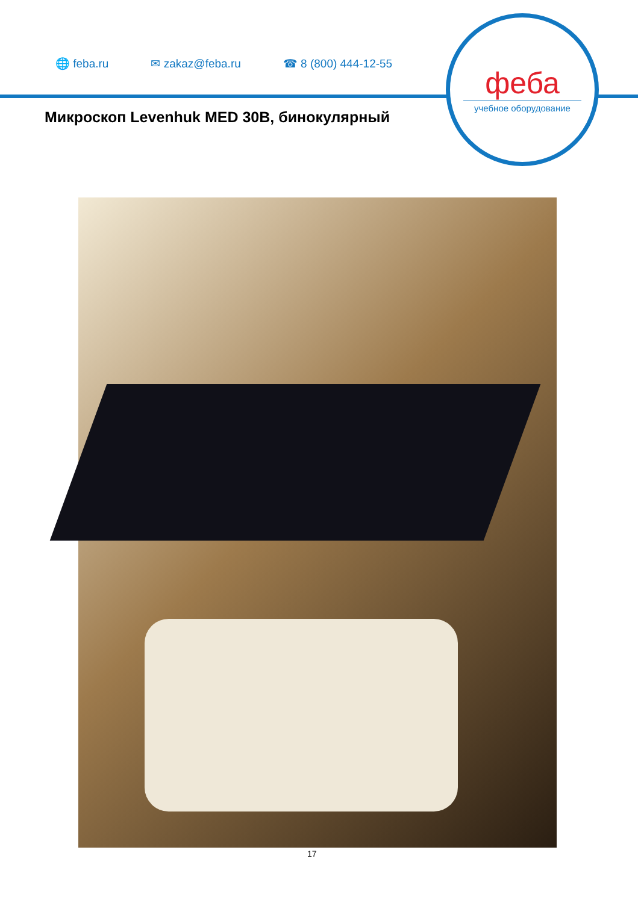🌐 feba.ru ✉ zakaz@feba.ru ☎ 8 (800) 444-12-55
феба
учебное оборудование
Микроскоп Levenhuk MED 30B, бинокулярный
17